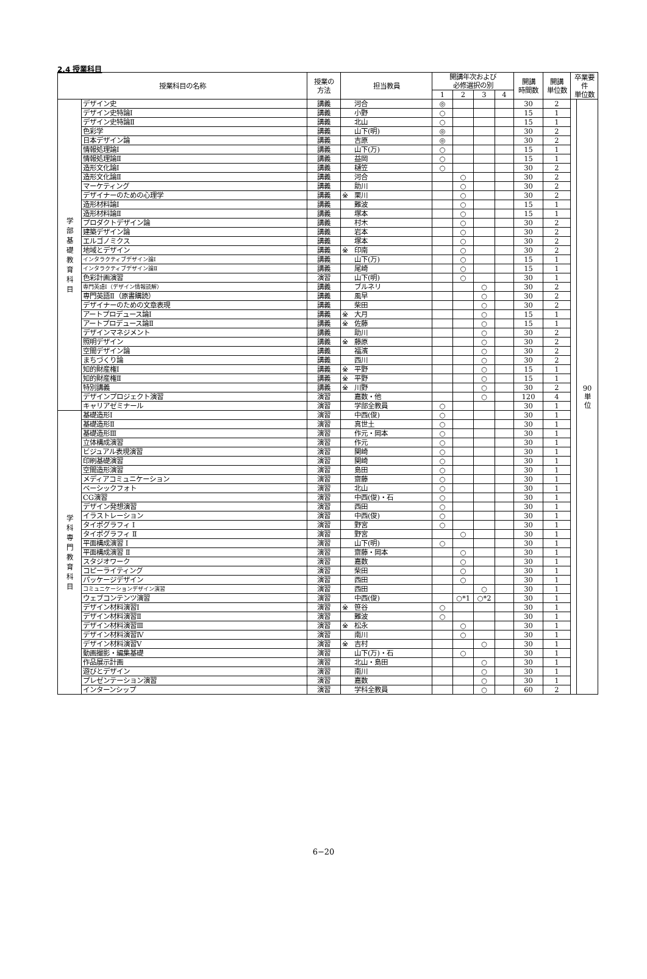2.4 授業科目
| 授業科目の名称 | | 授業の 方法 | 担当教員 | 開講年次および 必修選択の別 | | | | 開講 時間数 | 開講 単位数 | 卒業要 件 単位数 | |
| --- | --- | --- | --- | --- | --- | --- | --- | --- | --- | --- | --- |
| | | | | 1 | 2 | 3 | 4 | | | | |
| 学 部 基 礎 教 育 科 目 | デザイン史 | 講義 | 河合 | ◎ | | | | 30 | 2 | | 90 単 位 |
| | デザイン史特論Ⅰ | 講義 | 小野 | ○ | | | | 15 | 1 | | |
| | デザイン史特論Ⅱ | 講義 | 北山 | ○ | | | | 15 | 1 | | |
| | 色彩学 | 講義 | 山下(明) | ◎ | | | | 30 | 2 | | |
| | 日本デザイン論 | 講義 | 吉原 | ◎ | | | | 30 | 2 | | |
| | 情報処理論Ⅰ | 講義 | 山下(万) | ○ | | | | 15 | 1 | | |
| | 情報処理論Ⅱ | 講義 | 益岡 | ○ | | | | 15 | 1 | | |
| | 造形文化論Ⅰ | 講義 | 樋笠 | ○ | | | | 30 | 2 | | |
| | 造形文化論Ⅱ | 講義 | 河合 | | ○ | | | 30 | 2 | | |
| | マーケティング | 講義 | 助川 | | ○ | | | 30 | 2 | | |
| | デザイナーのための心理学 | 講義 | ※ 栗川 | | ○ | | | 30 | 2 | | |
| | 造形材料論Ⅰ | 講義 | 難波 | | ○ | | | 15 | 1 | | |
| | 造形材料論Ⅱ | 講義 | 塚本 | | ○ | | | 15 | 1 | | |
| | プロダクトデザイン論 | 講義 | 村木 | | ○ | | | 30 | 2 | | |
| | 建築デザイン論 | 講義 | 岩本 | | ○ | | | 30 | 2 | | |
| | エルゴノミクス | 講義 | 塚本 | | ○ | | | 30 | 2 | | |
| | 地域とデザイン | 講義 | ※ 印南 | | ○ | | | 30 | 2 | | |
| | インタラクティブデザイン論Ⅰ | 講義 | 山下(万) | | ○ | | | 15 | 1 | | |
| | インタラクティブデザイン論Ⅱ | 講義 | 尾崎 | | ○ | | | 15 | 1 | | |
| | 色彩計画演習 | 演習 | 山下(明) | | ○ | | | 30 | 1 | | |
| | 専門英語Ⅰ（デザイン情報読解） | 講義 | ブルネリ | | | ○ | | 30 | 2 | | |
| | 専門英語Ⅱ（原書購読） | 講義 | 風早 | | | ○ | | 30 | 2 | | |
| | デザイナーのための文章表現 | 講義 | 柴田 | | | ○ | | 30 | 2 | | |
| | アートプロデュース論Ⅰ | 講義 | ※ 大月 | | | ○ | | 15 | 1 | | |
| | アートプロデュース論Ⅱ | 講義 | ※ 佐藤 | | | ○ | | 15 | 1 | | |
| | デザインマネジメント | 講義 | 助川 | | | ○ | | 30 | 2 | | |
| | 照明デザイン | 講義 | ※ 藤原 | | | ○ | | 30 | 2 | | |
| | 空間デザイン論 | 講義 | 福濱 | | | ○ | | 30 | 2 | | |
| | まちづくり論 | 講義 | 西川 | | | ○ | | 30 | 2 | | |
| | 知的財産権Ⅰ | 講義 | ※ 平野 | | | ○ | | 15 | 1 | | |
| | 知的財産権Ⅱ | 講義 | ※ 平野 | | | ○ | | 15 | 1 | | |
| | 特別講義 | 講義 | ※ 川野 | | | ○ | | 30 | 2 | | |
| | デザインプロジェクト演習 | 演習 | 嘉数・他 | | | ○ | | 120 | 4 | | |
| | キャリアゼミナール | 演習 | 学部全教員 | ○ | | | | 30 | 1 | | |
| 学 科 専 門 教 育 科 目 | 基礎造形Ⅰ | 演習 | 中西(俊) | ○ | | | | 30 | 1 | | |
| | 基礎造形Ⅱ | 演習 | 真世土 | ○ | | | | 30 | 1 | | |
| | 基礎造形Ⅲ | 演習 | 作元・岡本 | ○ | | | | 30 | 1 | | |
| | 立体構成演習 | 演習 | 作元 | ○ | | | | 30 | 1 | | |
| | ビジュアル表現演習 | 演習 | 関崎 | ○ | | | | 30 | 1 | | |
| | 印刷基礎演習 | 演習 | 関崎 | ○ | | | | 30 | 1 | | |
| | 空間造形演習 | 演習 | 島田 | ○ | | | | 30 | 1 | | |
| | メディアコミュニケーション | 演習 | 齋藤 | ○ | | | | 30 | 1 | | |
| | ベーシックフォト | 演習 | 北山 | ○ | | | | 30 | 1 | | |
| | CG演習 | 演習 | 中西(俊)・石 | ○ | | | | 30 | 1 | | |
| | デザイン発想演習 | 演習 | 西田 | ○ | | | | 30 | 1 | | |
| | イラストレーション | 演習 | 中西(俊) | ○ | | | | 30 | 1 | | |
| | タイポグラフィ Ⅰ | 演習 | 野宮 | ○ | | | | 30 | 1 | | |
| | タイポグラフィ Ⅱ | 演習 | 野宮 | | ○ | | | 30 | 1 | | |
| | 平面構成演習 Ⅰ | 演習 | 山下(明) | ○ | | | | 30 | 1 | | |
| | 平面構成演習 Ⅱ | 演習 | 齋藤・岡本 | | ○ | | | 30 | 1 | | |
| | スタジオワーク | 演習 | 嘉数 | | ○ | | | 30 | 1 | | |
| | コピーライティング | 演習 | 柴田 | | ○ | | | 30 | 1 | | |
| | パッケージデザイン | 演習 | 西田 | | ○ | | | 30 | 1 | | |
| | コミュニケーションデザイン演習 | 演習 | 西田 | | | ○ | | 30 | 1 | | |
| | ウェブコンテンツ演習 | 演習 | 中西(俊) | | ○*1 | ○*2 | | 30 | 1 | | |
| | デザイン材料演習Ⅰ | 演習 | ※ 笹谷 | ○ | | | | 30 | 1 | | |
| | デザイン材料演習Ⅱ | 演習 | 難波 | ○ | | | | 30 | 1 | | |
| | デザイン材料演習Ⅲ | 演習 | ※ 松永 | | ○ | | | 30 | 1 | | |
| | デザイン材料演習Ⅳ | 演習 | 南川 | | ○ | | | 30 | 1 | | |
| | デザイン材料演習Ⅴ | 演習 | ※ 吉村 | | | ○ | | 30 | 1 | | |
| | 動画撮影・編集基礎 | 演習 | 山下(万)・石 | | ○ | | | 30 | 1 | | |
| | 作品展示計画 | 演習 | 北山・島田 | | | ○ | | 30 | 1 | | |
| | 遊びとデザイン | 演習 | 南川 | | | ○ | | 30 | 1 | | |
| | プレゼンテーション演習 | 演習 | 嘉数 | | | ○ | | 30 | 1 | | |
| | インターンシップ | 演習 | 学科全教員 | | | ○ | | 60 | 2 | | |
6−20